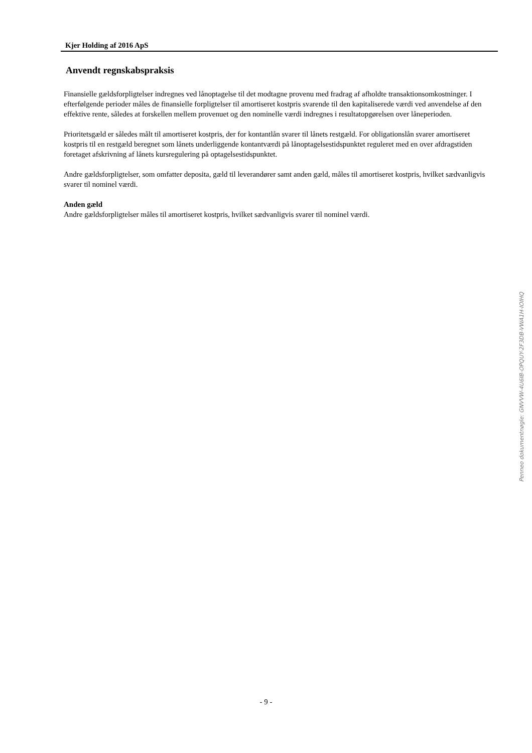Kjer Holding af 2016 ApS
Anvendt regnskabspraksis
Finansielle gældsforpligtelser indregnes ved lånoptagelse til det modtagne provenu med fradrag af afholdte transaktionsomkostninger. I efterfølgende perioder måles de finansielle forpligtelser til amortiseret kostpris svarende til den kapitaliserede værdi ved anvendelse af den effektive rente, således at forskellen mellem provenuet og den nominelle værdi indregnes i resultatopgørelsen over låneperioden.
Prioritetsgæld er således målt til amortiseret kostpris, der for kontantlån svarer til lånets restgæld. For obligationslån svarer amortiseret kostpris til en restgæld beregnet som lånets underliggende kontantværdi på lånoptagelsestidspunktet reguleret med en over afdragstiden foretaget afskrivning af lånets kursregulering på optagelsestidspunktet.
Andre gældsforpligtelser, som omfatter deposita, gæld til leverandører samt anden gæld, måles til amortiseret kostpris, hvilket sædvanligvis svarer til nominel værdi.
Anden gæld
Andre gældsforpligtelser måles til amortiseret kostpris, hvilket sædvanligvis svarer til nominel værdi.
Penneo dokumentnøgle: GNVVW-4U6IB-OPQUY-2F3DB-VWA1H-IOIHQ
- 9 -